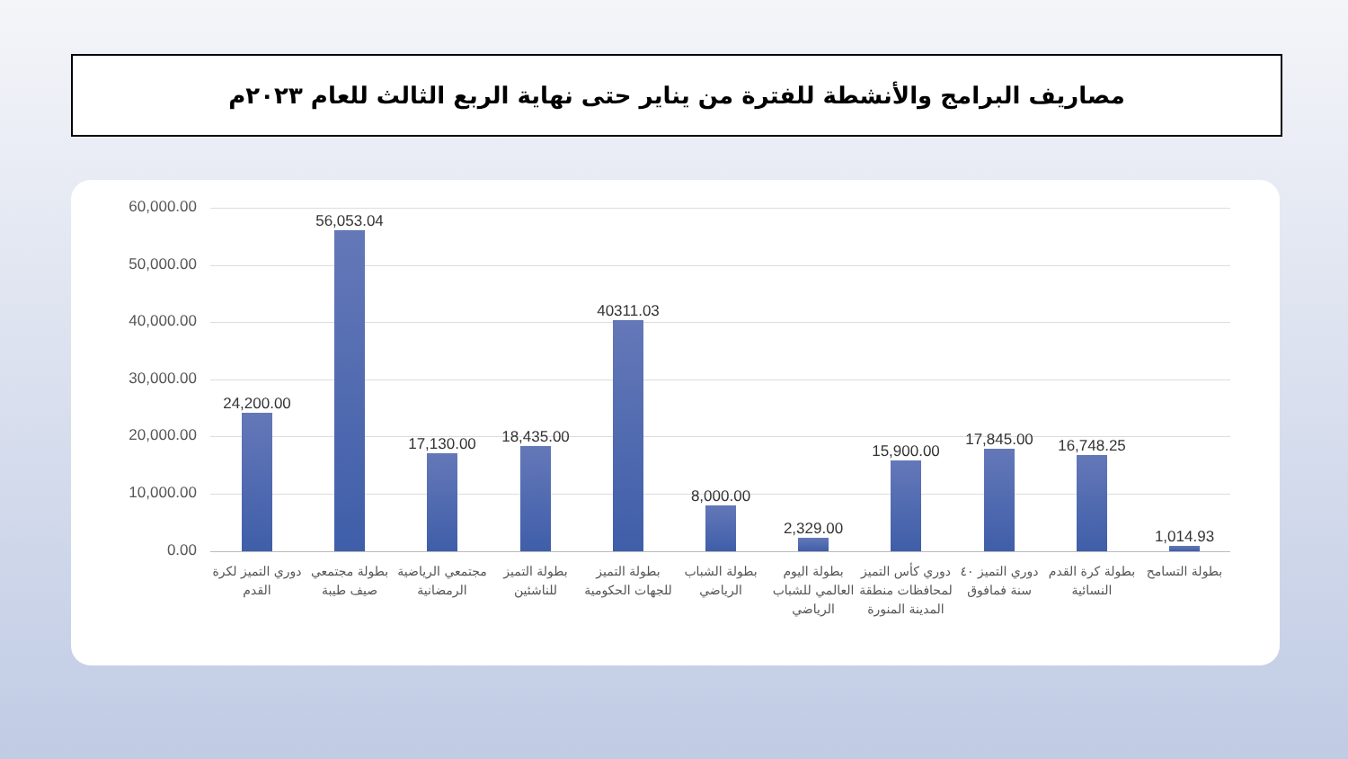مصاريف البرامج والأنشطة للفترة من يناير حتى نهاية الربع الثالث للعام ٢٠٢٣م
60,000.00
50,000.00
40,000.00
30,000.00
20,000.00
10,000.00
0.00
24,200.00 56,053.04 17,130.00 18,435.00 40311.03 8,000.00 2,329.00 15,900.00 17,845.00 16,748.25 1,014.93
دوري التميز لكرة القدم
بطولة مجتمعي صيف طيبة
مجتمعي الرياضية الرمضانية
بطولة التميز للناشئين
بطولة التميز للجهات الحكومية
بطولة الشباب الرياضي
بطولة اليوم العالمي للشباب الرياضي
دوري كأس التميز لمحافظات منطقة المدينة المنورة
دوري التميز ٤٠ سنة فمافوق
بطولة كرة القدم النسائية
بطولة التسامح